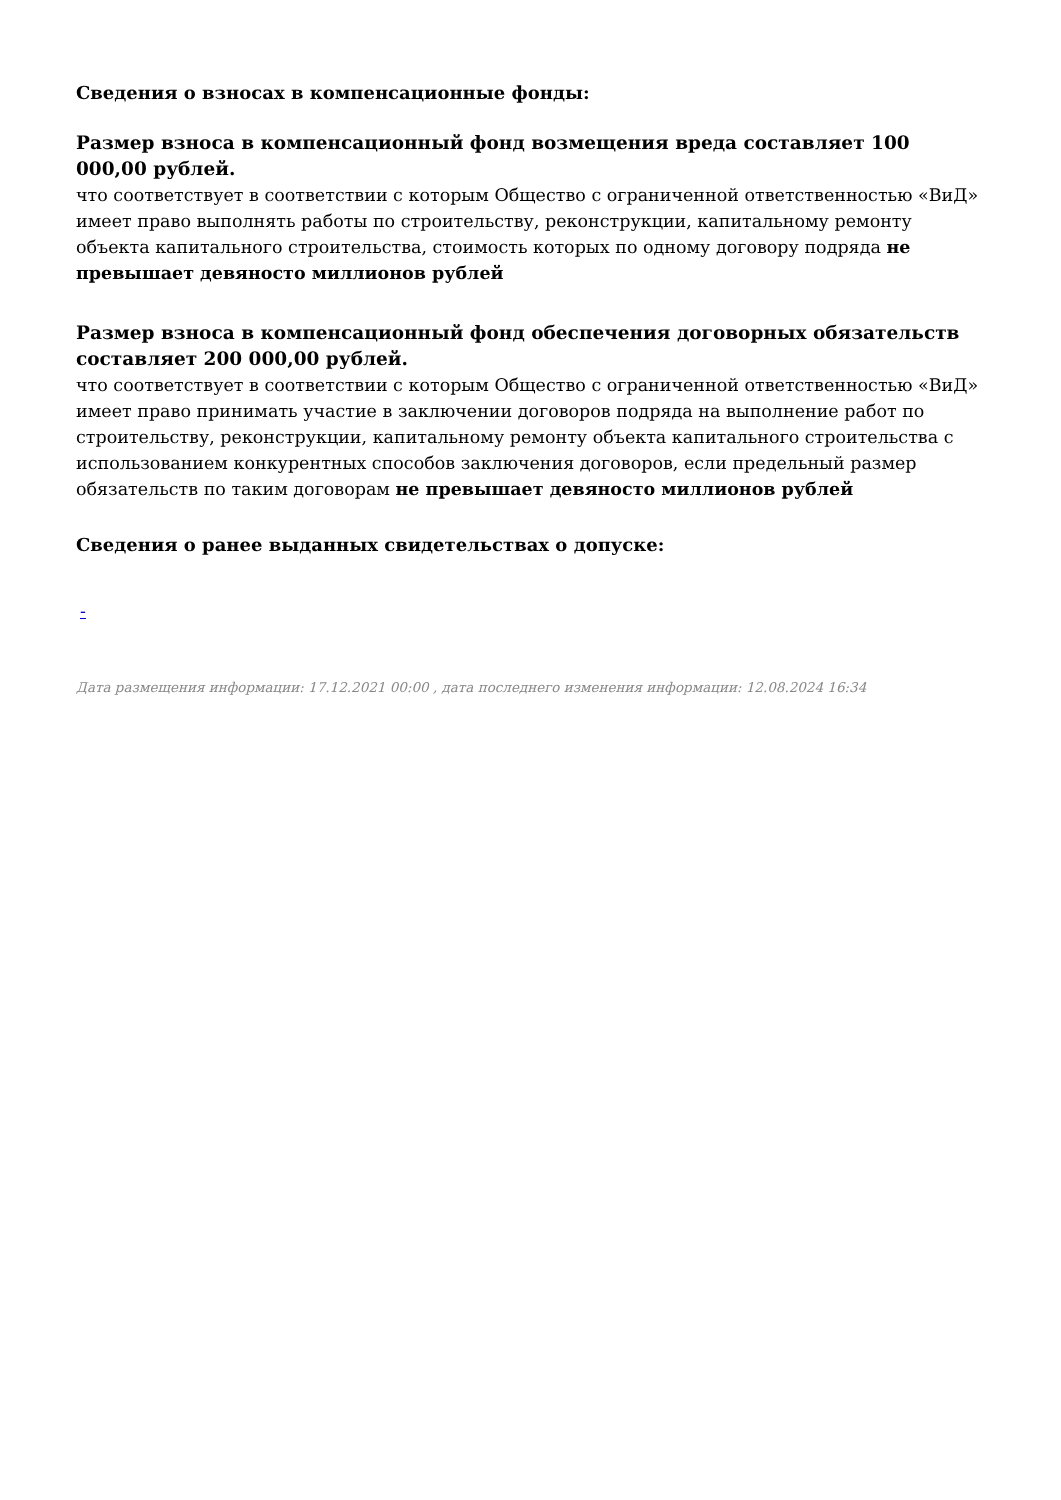Сведения о взносах в компенсационные фонды:
Размер взноса в компенсационный фонд возмещения вреда составляет 100 000,00 рублей.
что соответствует в соответствии с которым Общество с ограниченной ответственностью «ВиД» имеет право выполнять работы по строительству, реконструкции, капитальному ремонту объекта капитального строительства, стоимость которых по одному договору подряда не превышает девяносто миллионов рублей
Размер взноса в компенсационный фонд обеспечения договорных обязательств составляет 200 000,00 рублей.
что соответствует в соответствии с которым Общество с ограниченной ответственностью «ВиД» имеет право принимать участие в заключении договоров подряда на выполнение работ по строительству, реконструкции, капитальному ремонту объекта капитального строительства с использованием конкурентных способов заключения договоров, если предельный размер обязательств по таким договорам не превышает девяносто миллионов рублей
Сведения о ранее выданных свидетельствах о допуске:
-
Дата размещения информации: 17.12.2021 00:00 , дата последнего изменения информации: 12.08.2024 16:34